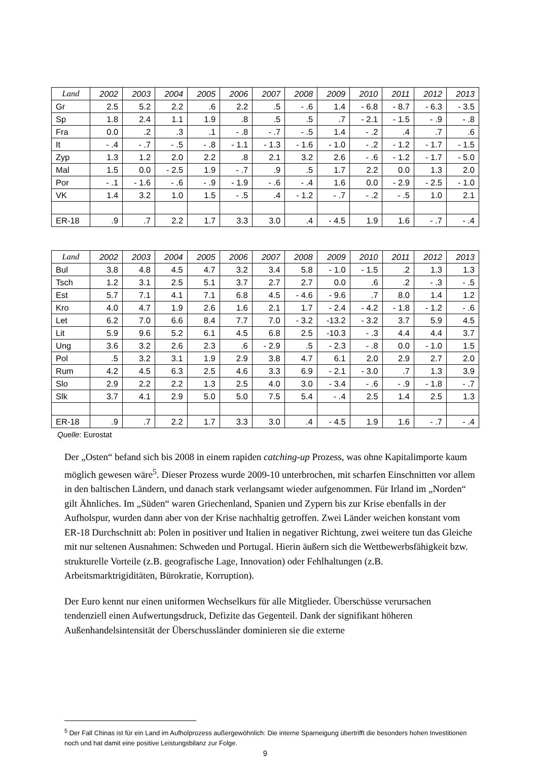| Land | 2002 | 2003 | 2004 | 2005 | 2006 | 2007 | 2008 | 2009 | 2010 | 2011 | 2012 | 2013 |
| --- | --- | --- | --- | --- | --- | --- | --- | --- | --- | --- | --- | --- |
| Gr | 2.5 | 5.2 | 2.2 | .6 | 2.2 | .5 | - .6 | 1.4 | - 6.8 | - 8.7 | - 6.3 | - 3.5 |
| Sp | 1.8 | 2.4 | 1.1 | 1.9 | .8 | .5 | .5 | .7 | - 2.1 | - 1.5 | - .9 | - .8 |
| Fra | 0.0 | .2 | .3 | .1 | - .8 | - .7 | - .5 | 1.4 | - .2 | .4 | .7 | .6 |
| It | - .4 | - .7 | - .5 | - .8 | - 1.1 | - 1.3 | - 1.6 | - 1.0 | - .2 | - 1.2 | - 1.7 | - 1.5 |
| Zyp | 1.3 | 1.2 | 2.0 | 2.2 | .8 | 2.1 | 3.2 | 2.6 | - .6 | - 1.2 | - 1.7 | - 5.0 |
| Mal | 1.5 | 0.0 | - 2.5 | 1.9 | - .7 | .9 | .5 | 1.7 | 2.2 | 0.0 | 1.3 | 2.0 |
| Por | - .1 | - 1.6 | - .6 | - .9 | - 1.9 | - .6 | - .4 | 1.6 | 0.0 | - 2.9 | - 2.5 | - 1.0 |
| VK | 1.4 | 3.2 | 1.0 | 1.5 | - .5 | .4 | - 1.2 | - .7 | - .2 | - .5 | 1.0 | 2.1 |
| ER-18 | .9 | .7 | 2.2 | 1.7 | 3.3 | 3.0 | .4 | - 4.5 | 1.9 | 1.6 | - .7 | - .4 |
| Land | 2002 | 2003 | 2004 | 2005 | 2006 | 2007 | 2008 | 2009 | 2010 | 2011 | 2012 | 2013 |
| --- | --- | --- | --- | --- | --- | --- | --- | --- | --- | --- | --- | --- |
| Bul | 3.8 | 4.8 | 4.5 | 4.7 | 3.2 | 3.4 | 5.8 | - 1.0 | - 1.5 | .2 | 1.3 | 1.3 |
| Tsch | 1.2 | 3.1 | 2.5 | 5.1 | 3.7 | 2.7 | 2.7 | 0.0 | .6 | .2 | - .3 | - .5 |
| Est | 5.7 | 7.1 | 4.1 | 7.1 | 6.8 | 4.5 | - 4.6 | - 9.6 | .7 | 8.0 | 1.4 | 1.2 |
| Kro | 4.0 | 4.7 | 1.9 | 2.6 | 1.6 | 2.1 | 1.7 | - 2.4 | - 4.2 | - 1.8 | - 1.2 | - .6 |
| Let | 6.2 | 7.0 | 6.6 | 8.4 | 7.7 | 7.0 | - 3.2 | -13.2 | - 3.2 | 3.7 | 5.9 | 4.5 |
| Lit | 5.9 | 9.6 | 5.2 | 6.1 | 4.5 | 6.8 | 2.5 | -10.3 | - .3 | 4.4 | 4.4 | 3.7 |
| Ung | 3.6 | 3.2 | 2.6 | 2.3 | .6 | - 2.9 | .5 | - 2.3 | - .8 | 0.0 | - 1.0 | 1.5 |
| Pol | .5 | 3.2 | 3.1 | 1.9 | 2.9 | 3.8 | 4.7 | 6.1 | 2.0 | 2.9 | 2.7 | 2.0 |
| Rum | 4.2 | 4.5 | 6.3 | 2.5 | 4.6 | 3.3 | 6.9 | - 2.1 | - 3.0 | .7 | 1.3 | 3.9 |
| Slo | 2.9 | 2.2 | 2.2 | 1.3 | 2.5 | 4.0 | 3.0 | - 3.4 | - .6 | - .9 | - 1.8 | - .7 |
| Slk | 3.7 | 4.1 | 2.9 | 5.0 | 5.0 | 7.5 | 5.4 | - .4 | 2.5 | 1.4 | 2.5 | 1.3 |
| ER-18 | .9 | .7 | 2.2 | 1.7 | 3.3 | 3.0 | .4 | - 4.5 | 1.9 | 1.6 | - .7 | - .4 |
Quelle: Eurostat
Der „Osten“ befand sich bis 2008 in einem rapiden catching-up Prozess, was ohne Kapitalimporte kaum möglich gewesen wäre<sup>5</sup>. Dieser Prozess wurde 2009-10 unterbrochen, mit scharfen Einschnitten vor allem in den baltischen Ländern, und danach stark verlangsamt wieder aufgenommen. Für Irland im „Norden“ gilt Ähnliches. Im „Süden“ waren Griechenland, Spanien und Zypern bis zur Krise ebenfalls in der Aufholspur, wurden dann aber von der Krise nachhaltig getroffen. Zwei Länder weichen konstant vom ER-18 Durchschnitt ab: Polen in positiver und Italien in negativer Richtung, zwei weitere tun das Gleiche mit nur seltenen Ausnahmen: Schweden und Portugal. Hierin äußern sich die Wettbewerbsfähigkeit bzw. strukturelle Vorteile (z.B. geografische Lage, Innovation) oder Fehlhaltungen (z.B. Arbeitsmarktrigiditäten, Bürokratie, Korruption).
Der Euro kennt nur einen uniformen Wechselkurs für alle Mitglieder. Überschüsse verursachen tendenziell einen Aufwertungsdruck, Defizite das Gegenteil. Dank der signifikant höheren Außenhandelsintensität der Überschussländer dominieren sie die externe
<sup>5</sup> Der Fall Chinas ist für ein Land im Aufholprozess außergewöhnlich: Die interne Sparneigung übertrifft die besonders hohen Investitionen noch und hat damit eine positive Leistungsbilanz zur Folge.
9